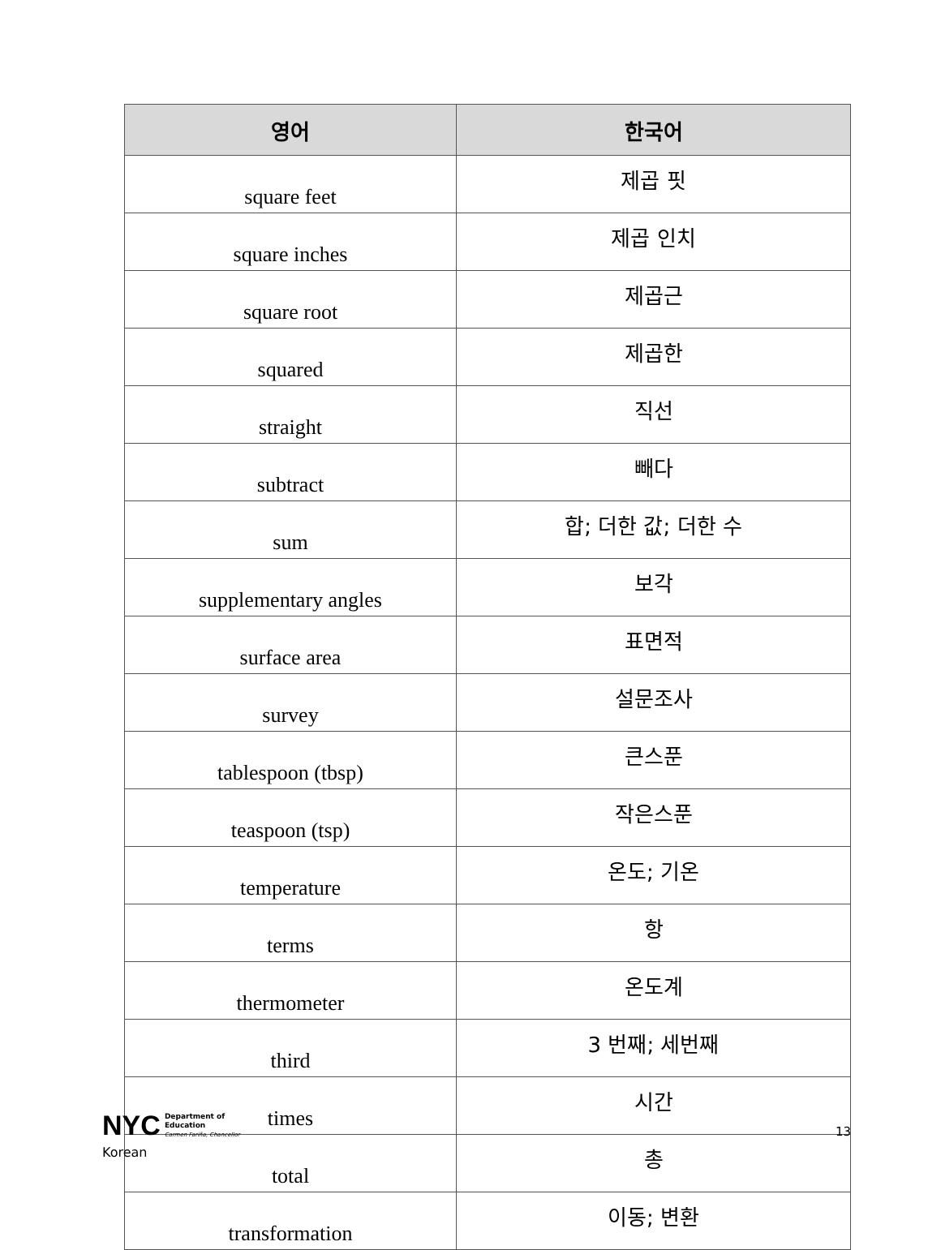| 영어 | 한국어 |
| --- | --- |
| square feet | 제곱 핏 |
| square inches | 제곱 인치 |
| square root | 제곱근 |
| squared | 제곱한 |
| straight | 직선 |
| subtract | 빼다 |
| sum | 합; 더한 값; 더한 수 |
| supplementary angles | 보각 |
| surface area | 표면적 |
| survey | 설문조사 |
| tablespoon (tbsp) | 큰스푼 |
| teaspoon (tsp) | 작은스푼 |
| temperature | 온도; 기온 |
| terms | 항 |
| thermometer | 온도계 |
| third | 3 번째; 세번째 |
| times | 시간 |
| total | 총 |
| transformation | 이동; 변환 |
NYC Department of
Education
Carmen Fariña, Chancellor 13
Korean